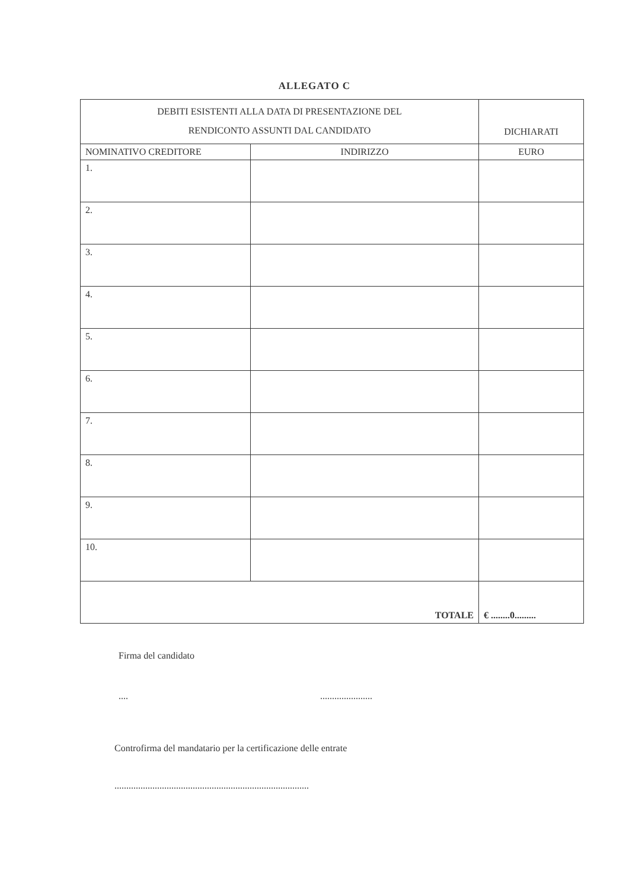ALLEGATO C
| DEBITI ESISTENTI ALLA DATA DI PRESENTAZIONE DEL RENDICONTO ASSUNTI DAL CANDIDATO | | DICHIARATI |
| NOMINATIVO CREDITORE | INDIRIZZO | EURO |
| 1. | | |
| 2. | | |
| 3. | | |
| 4. | | |
| 5. | | |
| 6. | | |
| 7. | | |
| 8. | | |
| 9. | | |
| 10. | | |
| TOTALE | | € ........0......... |
Firma del candidato
.... ......................
Controfirma del mandatario per la certificazione delle entrate
..................................................................................